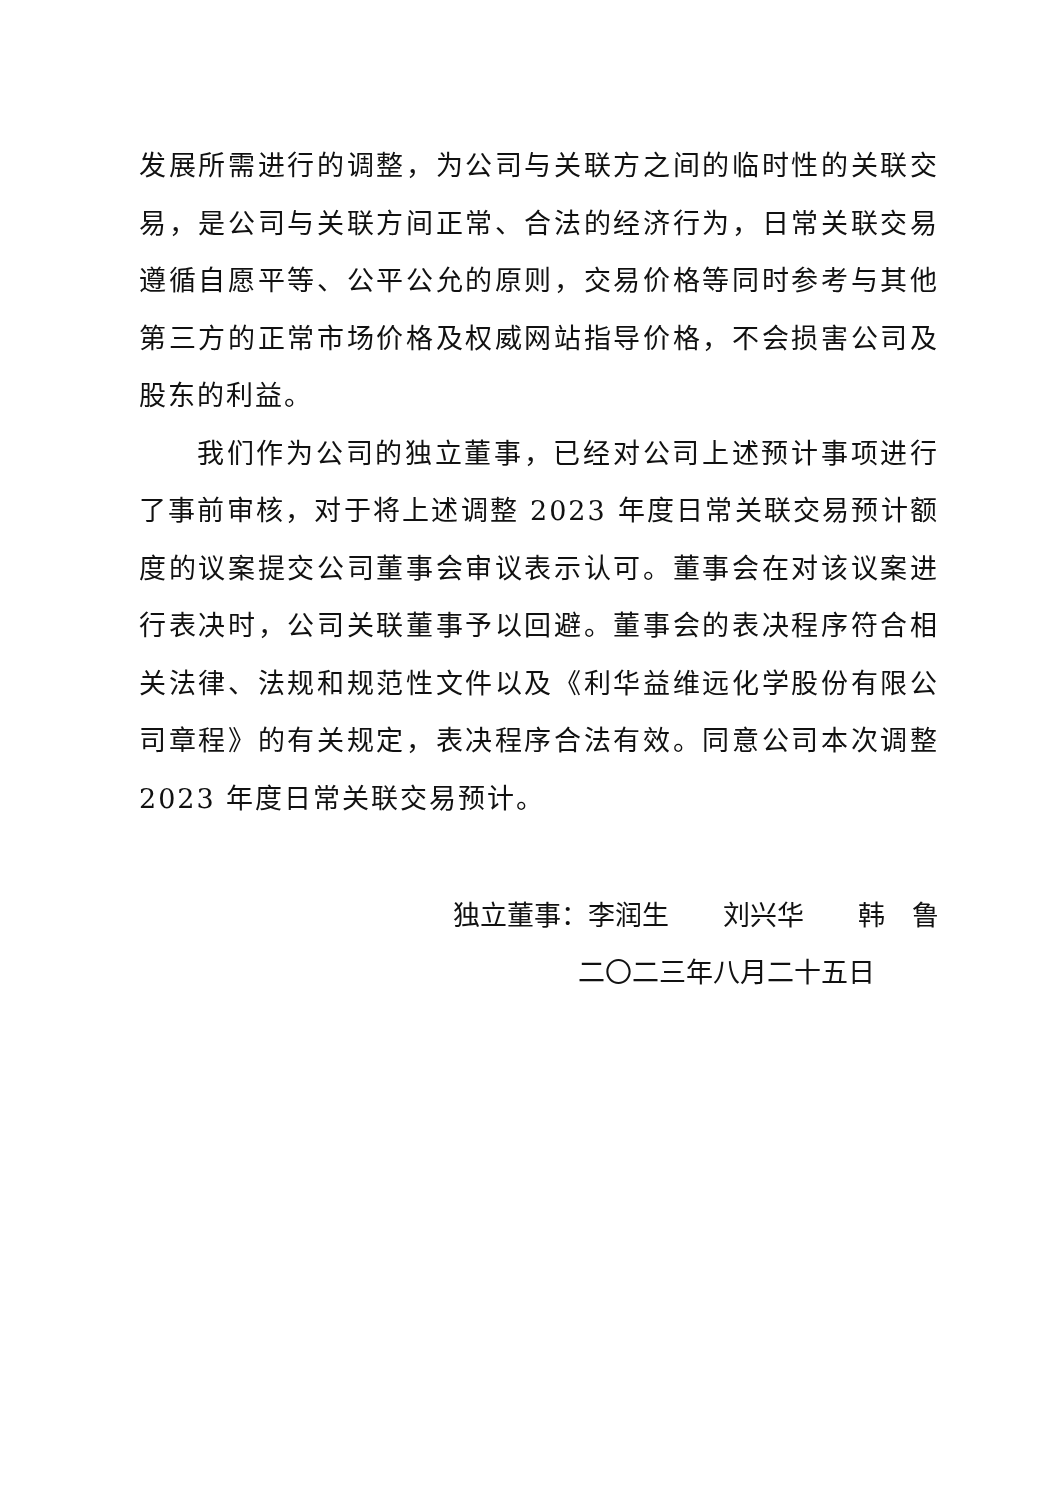发展所需进行的调整，为公司与关联方之间的临时性的关联交易，是公司与关联方间正常、合法的经济行为，日常关联交易遵循自愿平等、公平公允的原则，交易价格等同时参考与其他第三方的正常市场价格及权威网站指导价格，不会损害公司及股东的利益。
我们作为公司的独立董事，已经对公司上述预计事项进行了事前审核，对于将上述调整 2023 年度日常关联交易预计额度的议案提交公司董事会审议表示认可。董事会在对该议案进行表决时，公司关联董事予以回避。董事会的表决程序符合相关法律、法规和规范性文件以及《利华益维远化学股份有限公司章程》的有关规定，表决程序合法有效。同意公司本次调整 2023 年度日常关联交易预计。
独立董事：李润生　　刘兴华　　韩　鲁
二〇二三年八月二十五日